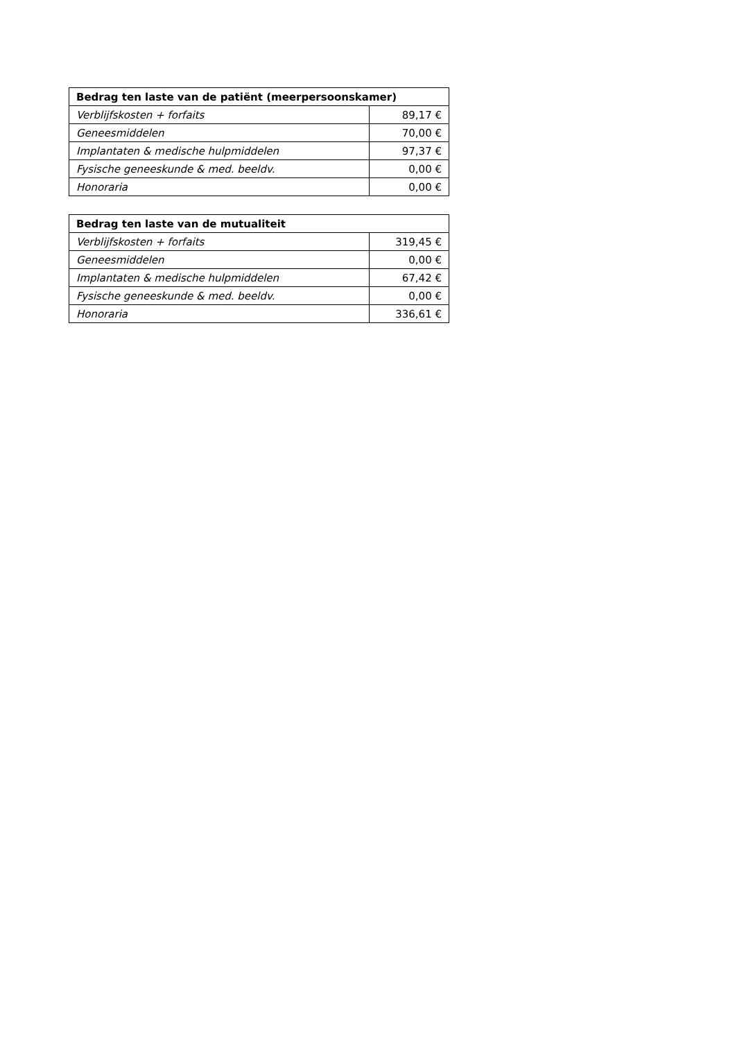| Bedrag ten laste van de patiënt (meerpersoonskamer) | |
| --- | --- |
| Verblijfskosten + forfaits | 89,17 € |
| Geneesmiddelen | 70,00 € |
| Implantaten & medische hulpmiddelen | 97,37 € |
| Fysische geneeskunde & med. beeldv. | 0,00 € |
| Honoraria | 0,00 € |
| Bedrag ten laste van de mutualiteit | |
| --- | --- |
| Verblijfskosten + forfaits | 319,45 € |
| Geneesmiddelen | 0,00 € |
| Implantaten & medische hulpmiddelen | 67,42 € |
| Fysische geneeskunde & med. beeldv. | 0,00 € |
| Honoraria | 336,61 € |